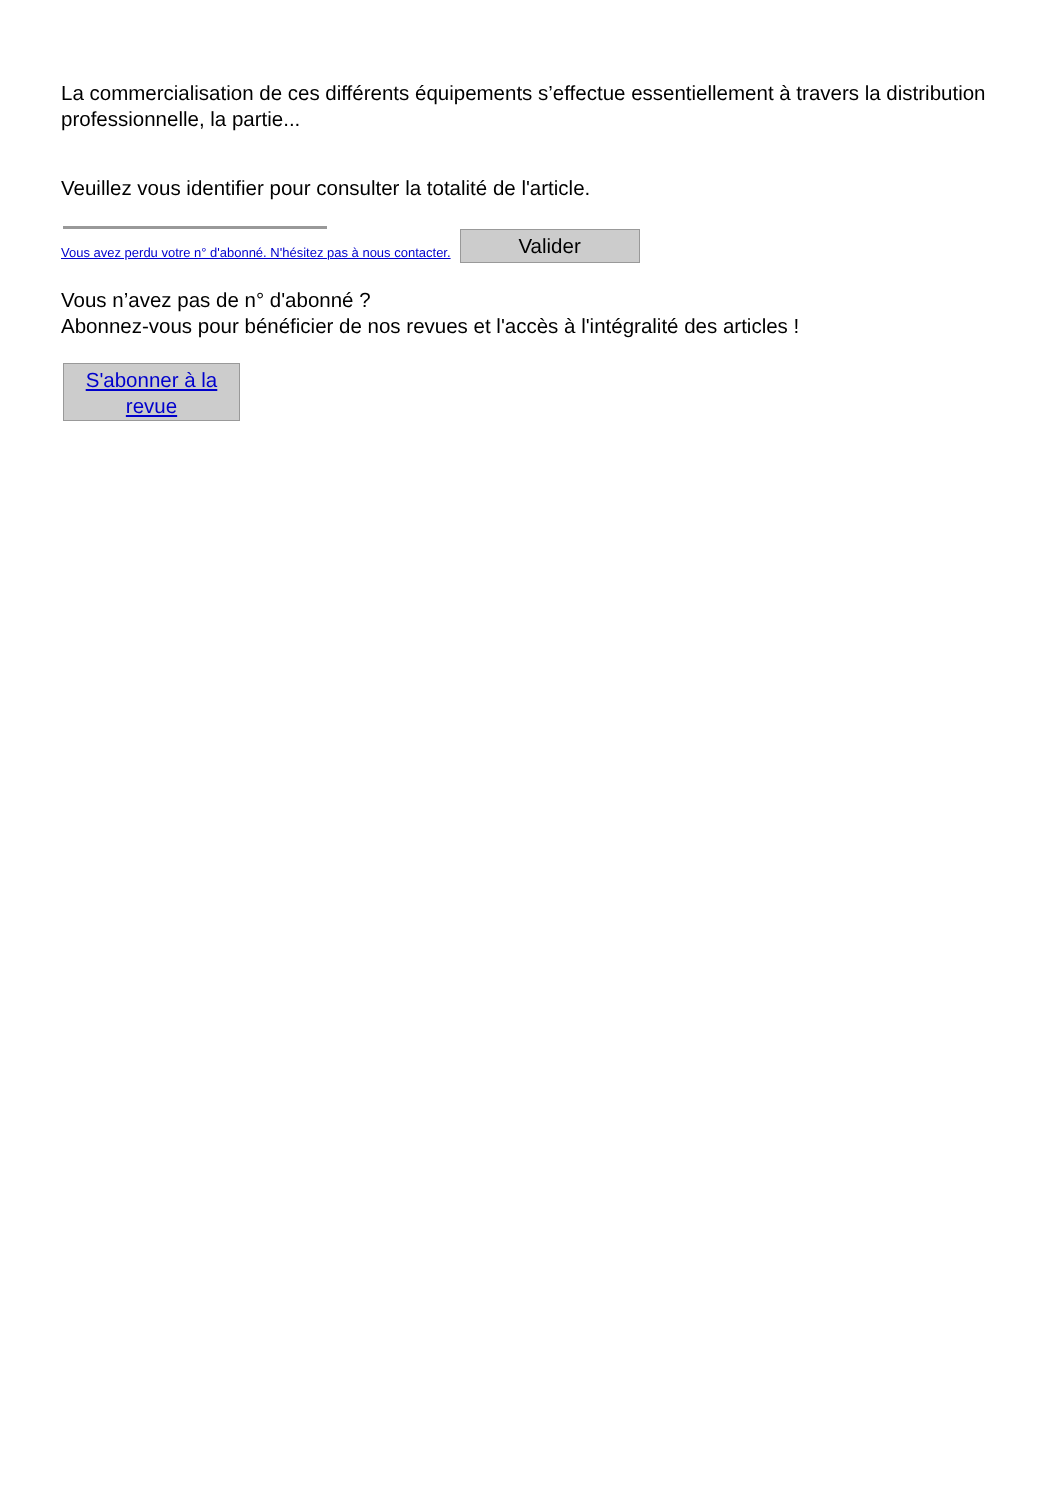La commercialisation de ces différents équipements s’effectue essentiellement à travers la distribution professionnelle, la partie...
Veuillez vous identifier pour consulter la totalité de l'article.
Vous avez perdu votre n° d'abonné. N'hésitez pas à nous contacter.
Valider
Vous n’avez pas de n° d'abonné ?
Abonnez-vous pour bénéficier de nos revues et l'accès à l'intégralité des articles !
S'abonner à la revue